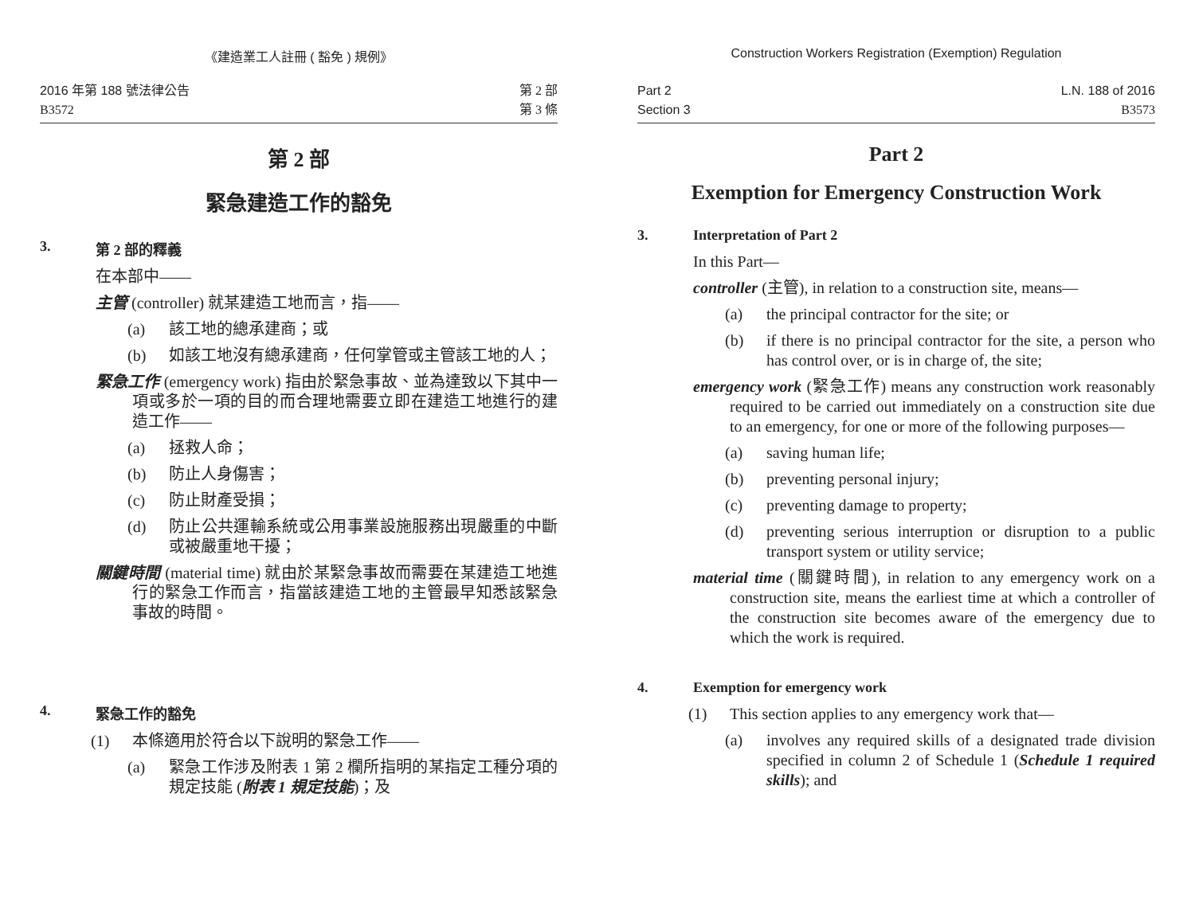《建造業工人註冊 ( 豁免 ) 規例》
2016 年第 188 號法律公告
B3572
第 2 部
第 3 條
第 2 部
緊急建造工作的豁免
3. 第 2 部的釋義
在本部中——
主管 (controller) 就某建造工地而言，指——
(a) 該工地的總承建商；或
(b) 如該工地沒有總承建商，任何掌管或主管該工地的人；
緊急工作 (emergency work) 指由於緊急事故、並為達致以下其中一項或多於一項的目的而合理地需要立即在建造工地進行的建造工作——
(a) 拯救人命；
(b) 防止人身傷害；
(c) 防止財產受損；
(d) 防止公共運輸系統或公用事業設施服務出現嚴重的中斷或被嚴重地干擾；
關鍵時間 (material time) 就由於某緊急事故而需要在某建造工地進行的緊急工作而言，指當該建造工地的主管最早知悉該緊急事故的時間。
4. 緊急工作的豁免
(1) 本條適用於符合以下說明的緊急工作——
(a) 緊急工作涉及附表 1 第 2 欄所指明的某指定工種分項的規定技能 (附表 1 規定技能)；及
Construction Workers Registration (Exemption) Regulation
Part 2
Section 3
L.N. 188 of 2016
B3573
Part 2
Exemption for Emergency Construction Work
3. Interpretation of Part 2
In this Part—
controller (主管), in relation to a construction site, means—
(a) the principal contractor for the site; or
(b) if there is no principal contractor for the site, a person who has control over, or is in charge of, the site;
emergency work (緊急工作) means any construction work reasonably required to be carried out immediately on a construction site due to an emergency, for one or more of the following purposes—
(a) saving human life;
(b) preventing personal injury;
(c) preventing damage to property;
(d) preventing serious interruption or disruption to a public transport system or utility service;
material time (關鍵時間), in relation to any emergency work on a construction site, means the earliest time at which a controller of the construction site becomes aware of the emergency due to which the work is required.
4. Exemption for emergency work
(1) This section applies to any emergency work that—
(a) involves any required skills of a designated trade division specified in column 2 of Schedule 1 (Schedule 1 required skills); and